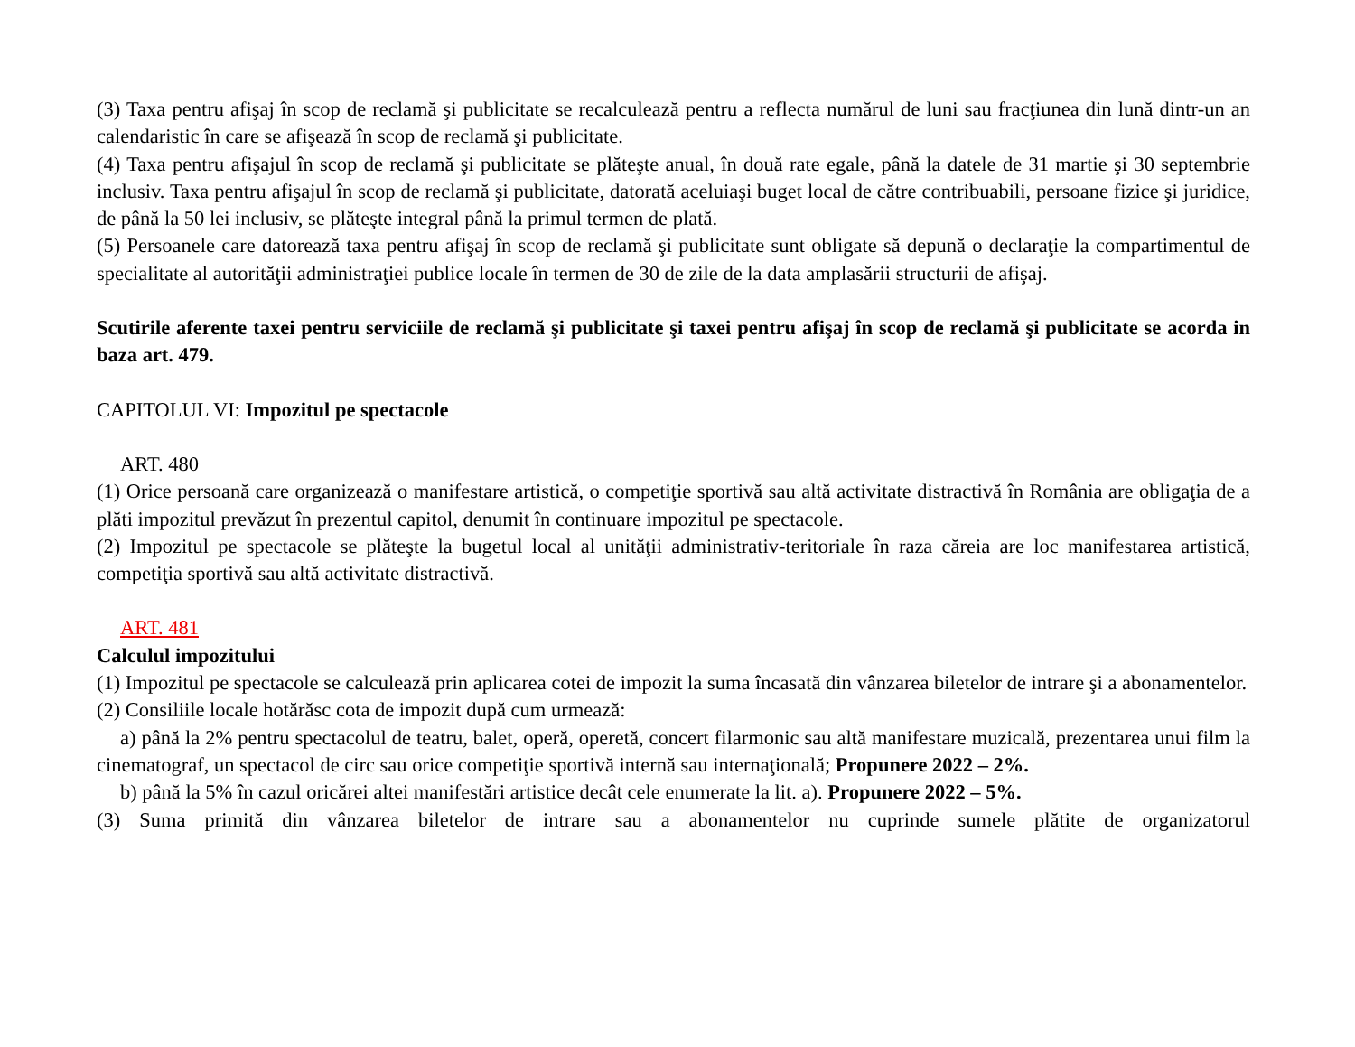(3) Taxa pentru afişaj în scop de reclamă şi publicitate se recalculează pentru a reflecta numărul de luni sau fracţiunea din lună dintr-un an calendaristic în care se afişează în scop de reclamă şi publicitate.
(4) Taxa pentru afişajul în scop de reclamă şi publicitate se plăteşte anual, în două rate egale, până la datele de 31 martie şi 30 septembrie inclusiv. Taxa pentru afişajul în scop de reclamă şi publicitate, datorată aceluiaşi buget local de către contribuabili, persoane fizice şi juridice, de până la 50 lei inclusiv, se plăteşte integral până la primul termen de plată.
(5) Persoanele care datorează taxa pentru afişaj în scop de reclamă şi publicitate sunt obligate să depună o declaraţie la compartimentul de specialitate al autorităţii administraţiei publice locale în termen de 30 de zile de la data amplasării structurii de afişaj.
Scutirile aferente taxei pentru serviciile de reclamă şi publicitate şi taxei pentru afişaj în scop de reclamă şi publicitate se acorda in baza art. 479.
CAPITOLUL VI: Impozitul pe spectacole
ART. 480
(1) Orice persoană care organizează o manifestare artistică, o competiţie sportivă sau altă activitate distractivă în România are obligaţia de a plăti impozitul prevăzut în prezentul capitol, denumit în continuare impozitul pe spectacole.
(2) Impozitul pe spectacole se plăteşte la bugetul local al unităţii administrativ-teritoriale în raza căreia are loc manifestarea artistică, competiţia sportivă sau altă activitate distractivă.
ART. 481
Calculul impozitului
(1) Impozitul pe spectacole se calculează prin aplicarea cotei de impozit la suma încasată din vânzarea biletelor de intrare şi a abonamentelor.
(2) Consiliile locale hotărăsc cota de impozit după cum urmează:
a) până la 2% pentru spectacolul de teatru, balet, operă, operetă, concert filarmonic sau altă manifestare muzicală, prezentarea unui film la cinematograf, un spectacol de circ sau orice competiţie sportivă internă sau internaţională; Propunere 2022 – 2%.
b) până la 5% în cazul oricărei altei manifestări artistice decât cele enumerate la lit. a). Propunere 2022 – 5%.
(3) Suma primită din vânzarea biletelor de intrare sau a abonamentelor nu cuprinde sumele plătite de organizatorul